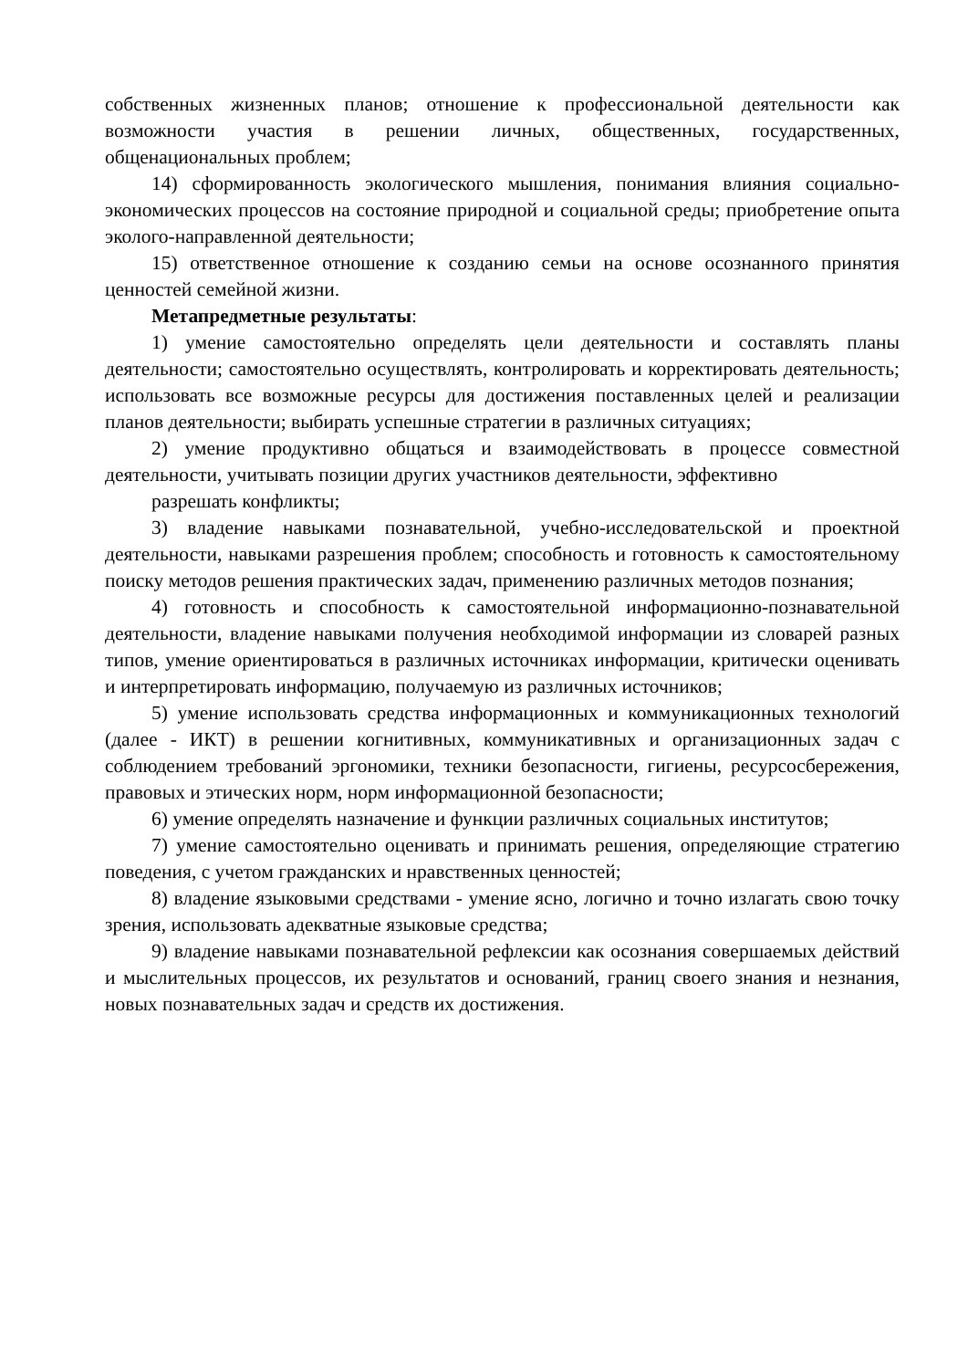собственных жизненных планов; отношение к профессиональной деятельности как возможности участия в решении личных, общественных, государственных, общенациональных проблем;
14) сформированность экологического мышления, понимания влияния социально-экономических процессов на состояние природной и социальной среды; приобретение опыта эколого-направленной деятельности;
15) ответственное отношение к созданию семьи на основе осознанного принятия ценностей семейной жизни.
Метапредметные результаты:
1) умение самостоятельно определять цели деятельности и составлять планы деятельности; самостоятельно осуществлять, контролировать и корректировать деятельность; использовать все возможные ресурсы для достижения поставленных целей и реализации планов деятельности; выбирать успешные стратегии в различных ситуациях;
2) умение продуктивно общаться и взаимодействовать в процессе совместной деятельности, учитывать позиции других участников деятельности, эффективно
разрешать конфликты;
3) владение навыками познавательной, учебно-исследовательской и проектной деятельности, навыками разрешения проблем; способность и готовность к самостоятельному поиску методов решения практических задач, применению различных методов познания;
4) готовность и способность к самостоятельной информационно-познавательной деятельности, владение навыками получения необходимой информации из словарей разных типов, умение ориентироваться в различных источниках информации, критически оценивать и интерпретировать информацию, получаемую из различных источников;
5) умение использовать средства информационных и коммуникационных технологий (далее - ИКТ) в решении когнитивных, коммуникативных и организационных задач с соблюдением требований эргономики, техники безопасности, гигиены, ресурсосбережения, правовых и этических норм, норм информационной безопасности;
6) умение определять назначение и функции различных социальных институтов;
7) умение самостоятельно оценивать и принимать решения, определяющие стратегию поведения, с учетом гражданских и нравственных ценностей;
8) владение языковыми средствами - умение ясно, логично и точно излагать свою точку зрения, использовать адекватные языковые средства;
9) владение навыками познавательной рефлексии как осознания совершаемых действий и мыслительных процессов, их результатов и оснований, границ своего знания и незнания, новых познавательных задач и средств их достижения.